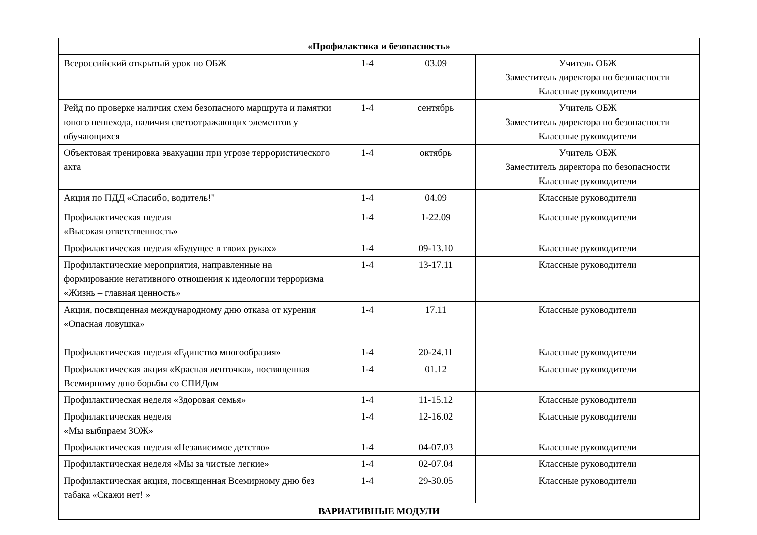| «Профилактика и безопасность» | | | |
| --- | --- | --- | --- |
| Всероссийский открытый урок по ОБЖ | 1-4 | 03.09 | Учитель ОБЖ Заместитель директора по безопасности Классные руководители |
| Рейд по проверке наличия схем безопасного маршрута и памятки юного пешехода, наличия светоотражающих элементов у обучающихся | 1-4 | сентябрь | Учитель ОБЖ Заместитель директора по безопасности Классные руководители |
| Объектовая тренировка эвакуации при угрозе террористического акта | 1-4 | октябрь | Учитель ОБЖ Заместитель директора по безопасности Классные руководители |
| Акция по ПДД «Спасибо, водитель!" | 1-4 | 04.09 | Классные руководители |
| Профилактическая неделя «Высокая ответственность» | 1-4 | 1-22.09 | Классные руководители |
| Профилактическая неделя «Будущее в твоих руках» | 1-4 | 09-13.10 | Классные руководители |
| Профилактические мероприятия, направленные на формирование негативного отношения к идеологии терроризма «Жизнь – главная ценность» | 1-4 | 13-17.11 | Классные руководители |
| Акция, посвященная международному дню отказа от курения «Опасная ловушка» | 1-4 | 17.11 | Классные руководители |
| Профилактическая неделя «Единство многообразия» | 1-4 | 20-24.11 | Классные руководители |
| Профилактическая акция «Красная ленточка», посвященная Всемирному дню борьбы со СПИДом | 1-4 | 01.12 | Классные руководители |
| Профилактическая неделя «Здоровая семья» | 1-4 | 11-15.12 | Классные руководители |
| Профилактическая неделя «Мы выбираем ЗОЖ» | 1-4 | 12-16.02 | Классные руководители |
| Профилактическая неделя «Независимое детство» | 1-4 | 04-07.03 | Классные руководители |
| Профилактическая неделя «Мы за чистые легкие» | 1-4 | 02-07.04 | Классные руководители |
| Профилактическая акция, посвященная Всемирному дню без табака «Скажи нет! » | 1-4 | 29-30.05 | Классные руководители |
| ВАРИАТИВНЫЕ МОДУЛИ | | | |